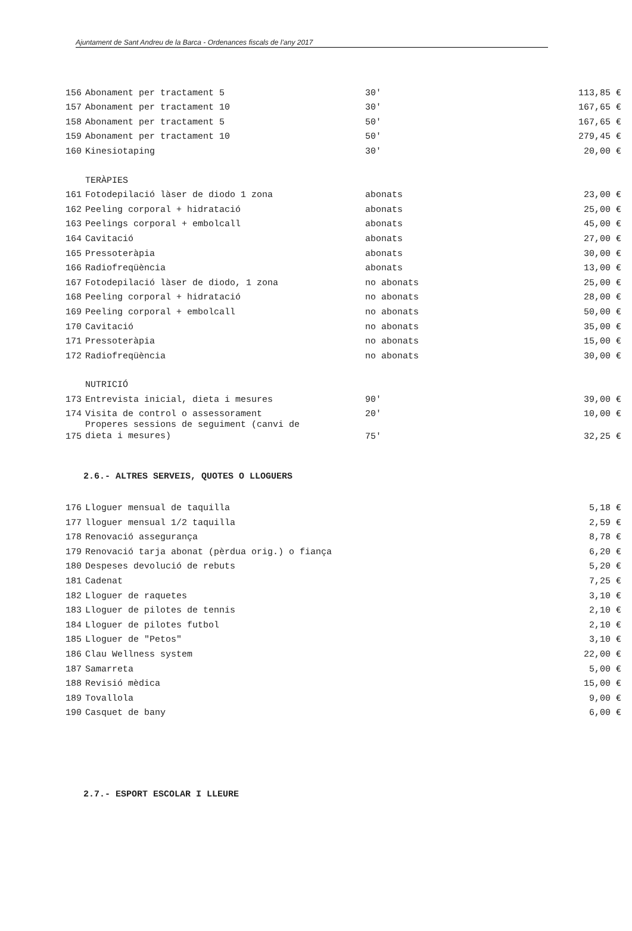Ajuntament de Sant Andreu de la Barca - Ordenances fiscals de l’any 2017
| 156 | Abonament per tractament 5 | 30' | 113,85 € |
| 157 | Abonament per tractament 10 | 30' | 167,65 € |
| 158 | Abonament per tractament 5 | 50' | 167,65 € |
| 159 | Abonament per tractament 10 | 50' | 279,45 € |
| 160 | Kinesiotaping | 30' | 20,00 € |
| | TERÀPIES | | |
| 161 | Fotodepilació làser de diodo 1 zona | abonats | 23,00 € |
| 162 | Peeling corporal + hidratació | abonats | 25,00 € |
| 163 | Peelings corporal + embolcall | abonats | 45,00 € |
| 164 | Cavitació | abonats | 27,00 € |
| 165 | Pressoteràpia | abonats | 30,00 € |
| 166 | Radiofreqüència | abonats | 13,00 € |
| 167 | Fotodepilació làser de diodo, 1 zona | no abonats | 25,00 € |
| 168 | Peeling corporal + hidratació | no abonats | 28,00 € |
| 169 | Peeling corporal + embolcall | no abonats | 50,00 € |
| 170 | Cavitació | no abonats | 35,00 € |
| 171 | Pressoteràpia | no abonats | 15,00 € |
| 172 | Radiofreqüència | no abonats | 30,00 € |
| | NUTRICIÓ | | |
| 173 | Entrevista inicial, dieta i mesures | 90' | 39,00 € |
| 174 | Visita de control o assessorament | 20' | 10,00 € |
| 175 | Properes sessions de seguiment (canvi de dieta i mesures) | 75' | 32,25 € |
2.6.- ALTRES SERVEIS, QUOTES O LLOGUERS
| 176 | Lloguer mensual de taquilla | | 5,18 € |
| 177 | lloguer mensual 1/2 taquilla | | 2,59 € |
| 178 | Renovació assegurança | | 8,78 € |
| 179 | Renovació tarja abonat (pèrdua orig.) o fiança | | 6,20 € |
| 180 | Despeses devolució de rebuts | | 5,20 € |
| 181 | Cadenat | | 7,25 € |
| 182 | Lloguer de raquetes | | 3,10 € |
| 183 | Lloguer de pilotes de tennis | | 2,10 € |
| 184 | Lloguer de pilotes futbol | | 2,10 € |
| 185 | Lloguer de "Petos" | | 3,10 € |
| 186 | Clau Wellness system | | 22,00 € |
| 187 | Samarreta | | 5,00 € |
| 188 | Revisió mèdica | | 15,00 € |
| 189 | Tovallola | | 9,00 € |
| 190 | Casquet de bany | | 6,00 € |
2.7.- ESPORT ESCOLAR I LLEURE